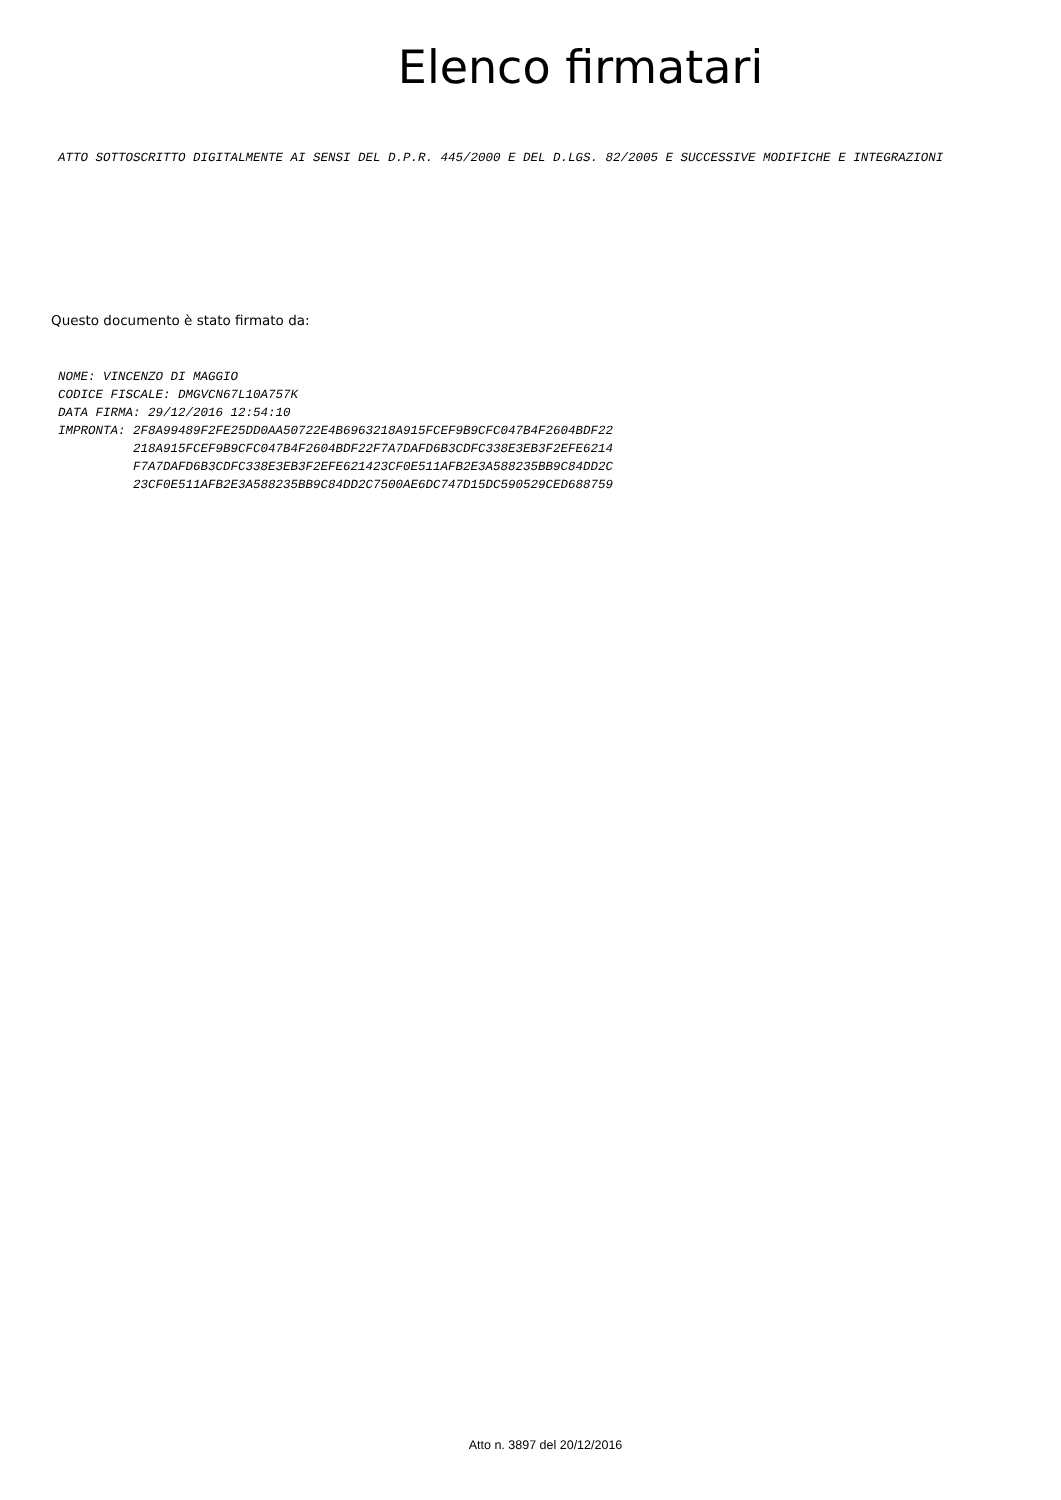Elenco firmatari
ATTO SOTTOSCRITTO DIGITALMENTE AI SENSI DEL D.P.R. 445/2000 E DEL D.LGS. 82/2005 E SUCCESSIVE MODIFICHE E INTEGRAZIONI
Questo documento è stato firmato da:
NOME: VINCENZO DI MAGGIO CODICE FISCALE: DMGVCN67L10A757K DATA FIRMA: 29/12/2016 12:54:10 IMPRONTA: 2F8A99489F2FE25DD0AA50722E4B6963218A915FCEF9B9CFC047B4F2604BDF22 218A915FCEF9B9CFC047B4F2604BDF22F7A7DAFD6B3CDFC338E3EB3F2EFE6214 F7A7DAFD6B3CDFC338E3EB3F2EFE621423CF0E511AFB2E3A588235BB9C84DD2C 23CF0E511AFB2E3A588235BB9C84DD2C7500AE6DC747D15DC590529CED688759
Atto n. 3897 del 20/12/2016